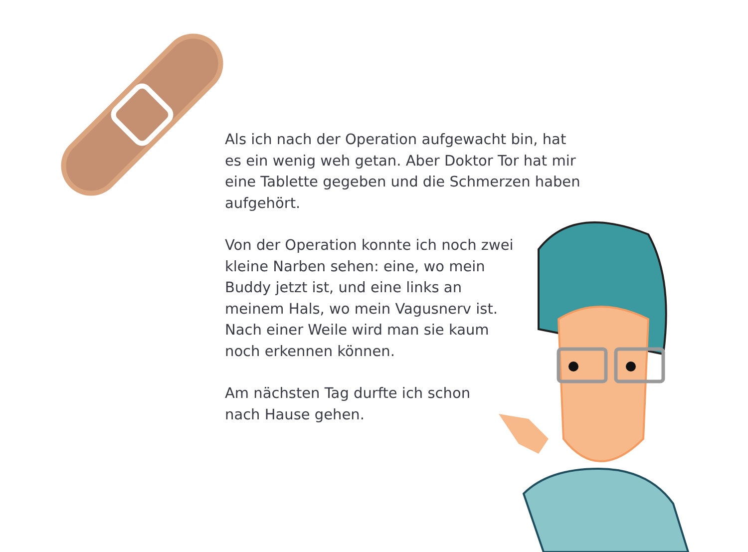Als ich nach der Operation aufgewacht bin, hat es ein wenig weh getan. Aber Doktor Tor hat mir eine Tablette gegeben und die Schmerzen haben aufgehört.
Von der Operation konnte ich noch zwei kleine Narben sehen: eine, wo mein Buddy jetzt ist, und eine links an meinem Hals, wo mein Vagusnerv ist. Nach einer Weile wird man sie kaum noch erkennen können.
Am nächsten Tag durfte ich schon nach Hause gehen.